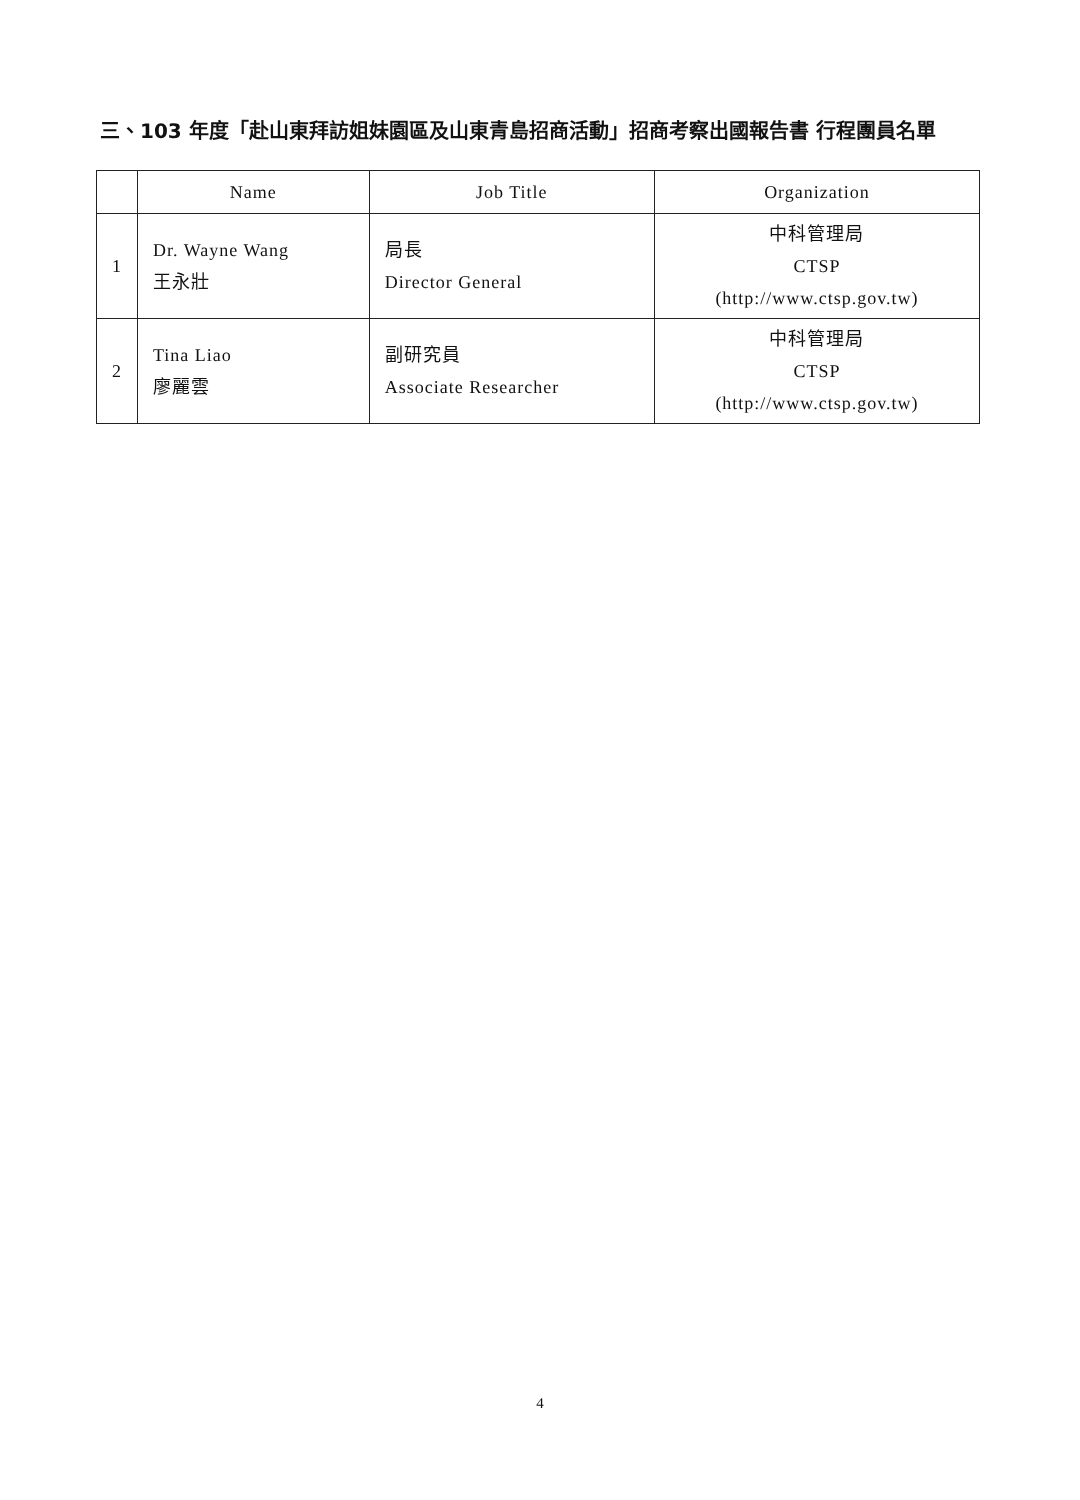三、103 年度「赴山東拜訪姐妹園區及山東青島招商活動」招商考察出國報告書 行程團員名單
| | Name | Job Title | Organization |
| --- | --- | --- | --- |
| 1 | Dr. Wayne Wang 王永壯 | 局長 Director General | 中科管理局 CTSP (http://www.ctsp.gov.tw) |
| 2 | Tina Liao 廖麗雲 | 副研究員 Associate Researcher | 中科管理局 CTSP (http://www.ctsp.gov.tw) |
4